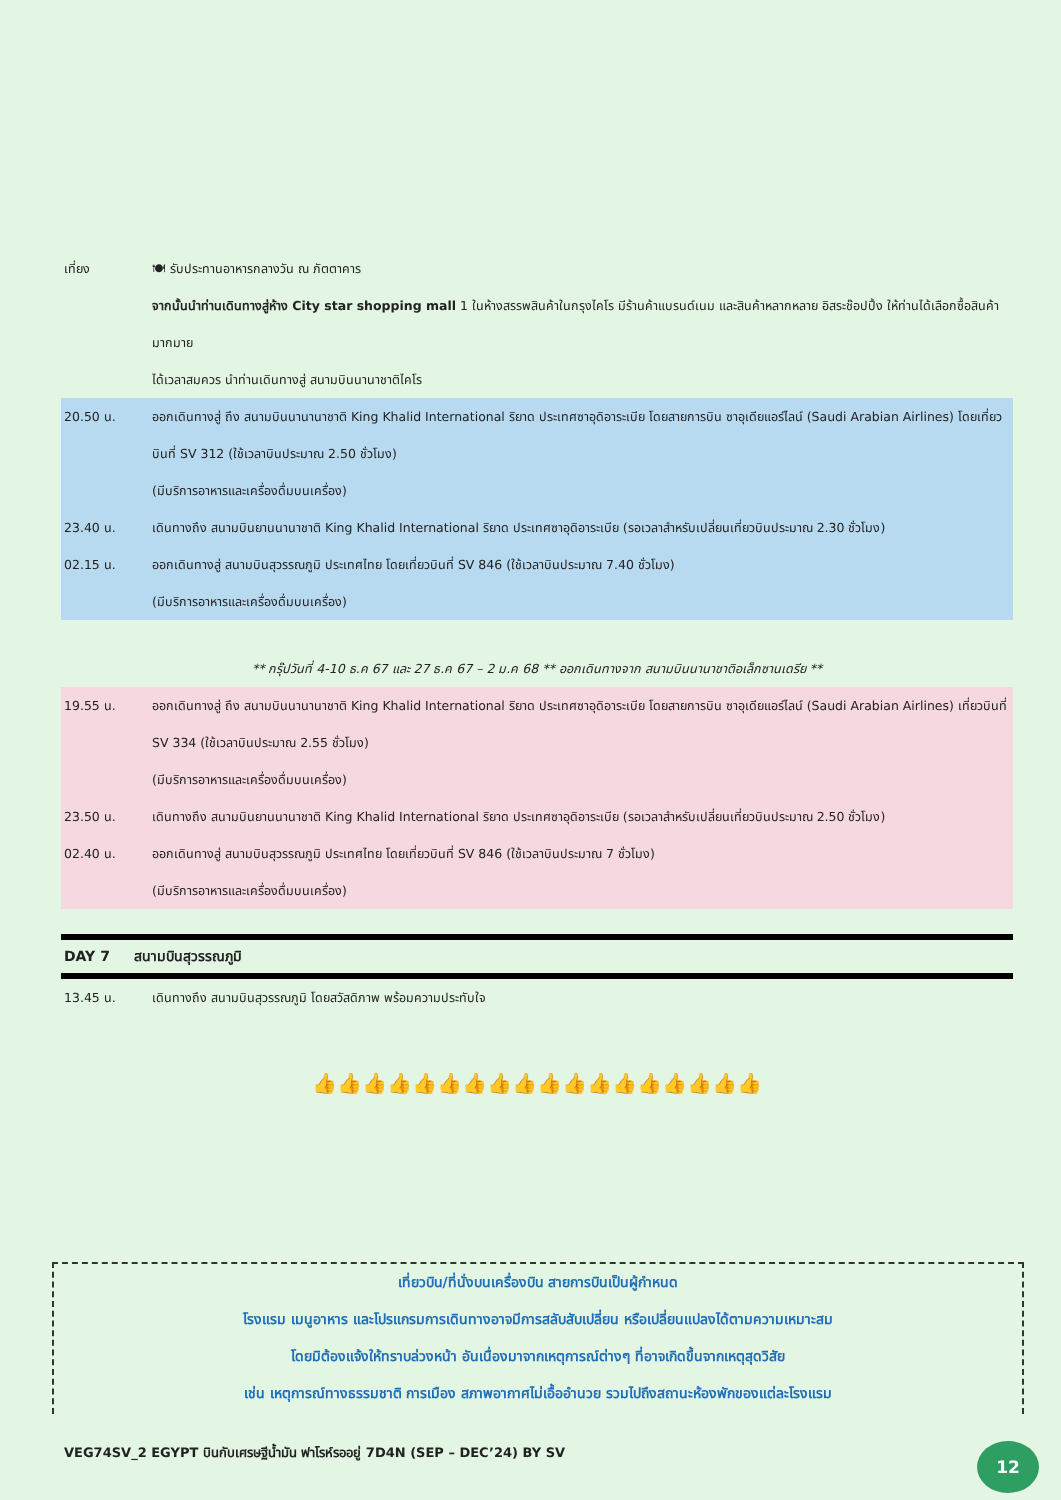เที่ยง 🍽 รับประทานอาหารกลางวัน ณ ภัตตาคาร
จากนั้นนำท่านเดินทางสู่ห้าง City star shopping mall 1 ในห้างสรรพสินค้าในกรุงไคโร มีร้านค้าแบรนด์เนม และสินค้าหลากหลาย อิสระช๊อปปิ้ง ให้ท่านได้เลือกซื้อสินค้ามากมาย
ได้เวลาสมควร นำท่านเดินทางสู่ สนามบินนานาชาติไคโร
20.50 น. ออกเดินทางสู่ ถึง สนามบินนานานาชาติ King Khalid International ริยาด ประเทศซาอุดิอาระเบีย โดยสายการบิน ซาอุเดียแอร์ไลน์ (Saudi Arabian Airlines) โดยเที่ยวบินที่ SV 312 (ใช้เวลาบินประมาณ 2.50 ชั่วโมง)
(มีบริการอาหารและเครื่องดื่มบนเครื่อง)
23.40 น. เดินทางถึง สนามบินยานนานาชาติ King Khalid International ริยาด ประเทศซาอุดิอาระเบีย (รอเวลาสำหรับเปลี่ยนเที่ยวบินประมาณ 2.30 ชั่วโมง)
02.15 น. ออกเดินทางสู่ สนามบินสุวรรณภูมิ ประเทศไทย โดยเที่ยวบินที่ SV 846 (ใช้เวลาบินประมาณ 7.40 ชั่วโมง)
(มีบริการอาหารและเครื่องดื่มบนเครื่อง)
** กรุ๊ปวันที่ 4-10 ธ.ค 67 และ 27 ธ.ค 67 – 2 ม.ค 68 ** ออกเดินทางจาก สนามบินนานาชาติอเล็กซานเดรีย **
19.55 น. ออกเดินทางสู่ ถึง สนามบินนานานาชาติ King Khalid International ริยาด ประเทศซาอุดิอาระเบีย โดยสายการบิน ซาอุเดียแอร์ไลน์ (Saudi Arabian Airlines) เที่ยวบินที่ SV 334 (ใช้เวลาบินประมาณ 2.55 ชั่วโมง)
(มีบริการอาหารและเครื่องดื่มบนเครื่อง)
23.50 น. เดินทางถึง สนามบินยานนานาชาติ King Khalid International ริยาด ประเทศซาอุดิอาระเบีย (รอเวลาสำหรับเปลี่ยนเที่ยวบินประมาณ 2.50 ชั่วโมง)
02.40 น. ออกเดินทางสู่ สนามบินสุวรรณภูมิ ประเทศไทย โดยเที่ยวบินที่ SV 846 (ใช้เวลาบินประมาณ 7 ชั่วโมง)
(มีบริการอาหารและเครื่องดื่มบนเครื่อง)
DAY 7 สนามบินสุวรรณภูมิ
13.45 น. เดินทางถึง สนามบินสุวรรณภูมิ โดยสวัสดิภาพ พร้อมความประทับใจ
👍👍👍👍👍👍👍👍👍👍👍👍👍👍👍👍👍👍
เที่ยวบิน/ที่นั่งบนเครื่องบิน สายการบินเป็นผู้กำหนด
โรงแรม เมนูอาหาร และโปรแกรมการเดินทางอาจมีการสลับสับเปลี่ยน หรือเปลี่ยนแปลงได้ตามความเหมาะสม
โดยมิต้องแจ้งให้ทราบล่วงหน้า อันเนื่องมาจากเหตุการณ์ต่างๆ ที่อาจเกิดขึ้นจากเหตุสุดวิสัย
เช่น เหตุการณ์ทางธรรมชาติ การเมือง สภาพอากาศไม่เอื้ออำนวย รวมไปถึงสถานะห้องพักของแต่ละโรงแรม
VEG74SV_2 EGYPT บินกับเศรษฐีน้ำมัน ฟาโรห์รออยู่ 7D4N (SEP – DEC’24) BY SV
12